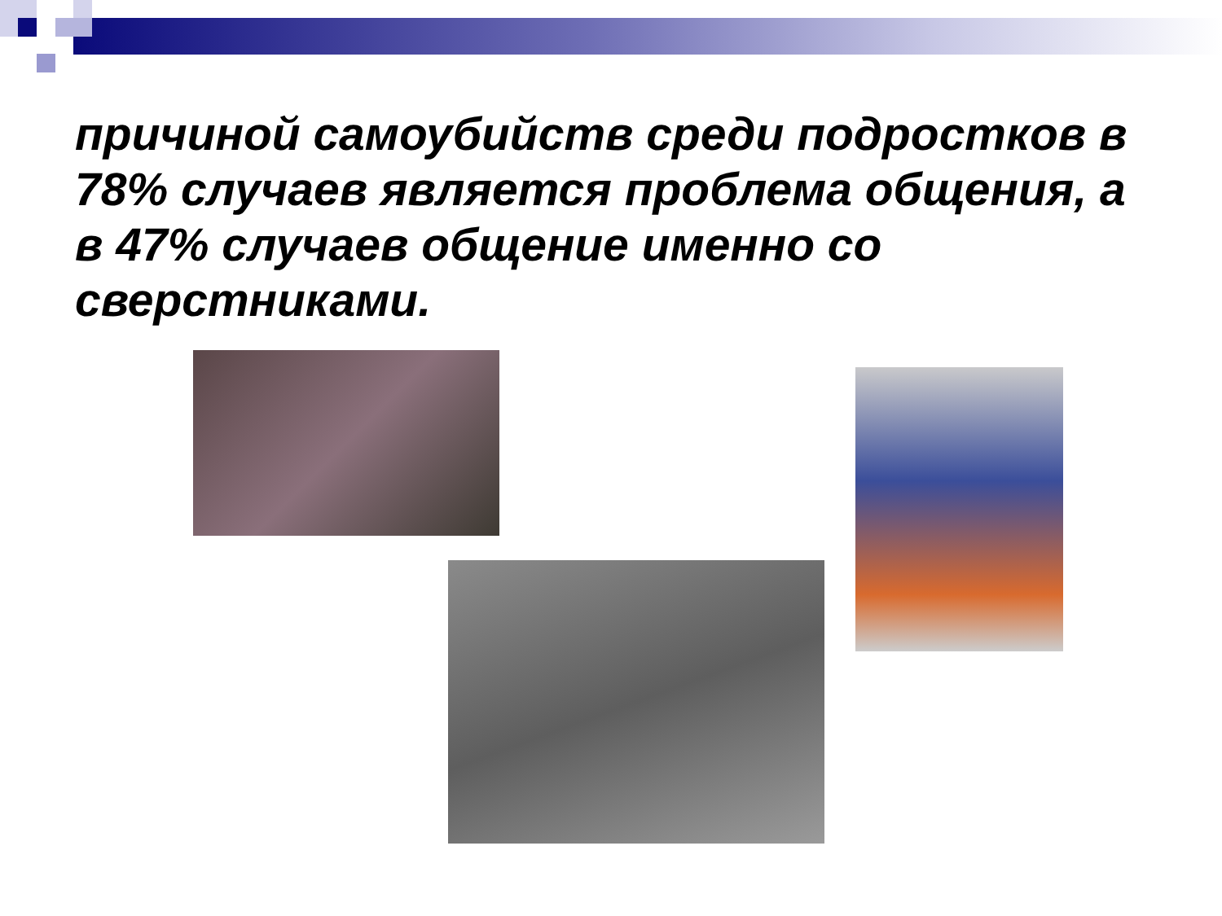причиной самоубийств среди подростков в 78% случаев является проблема общения, а в 47% случаев общение именно со сверстниками.